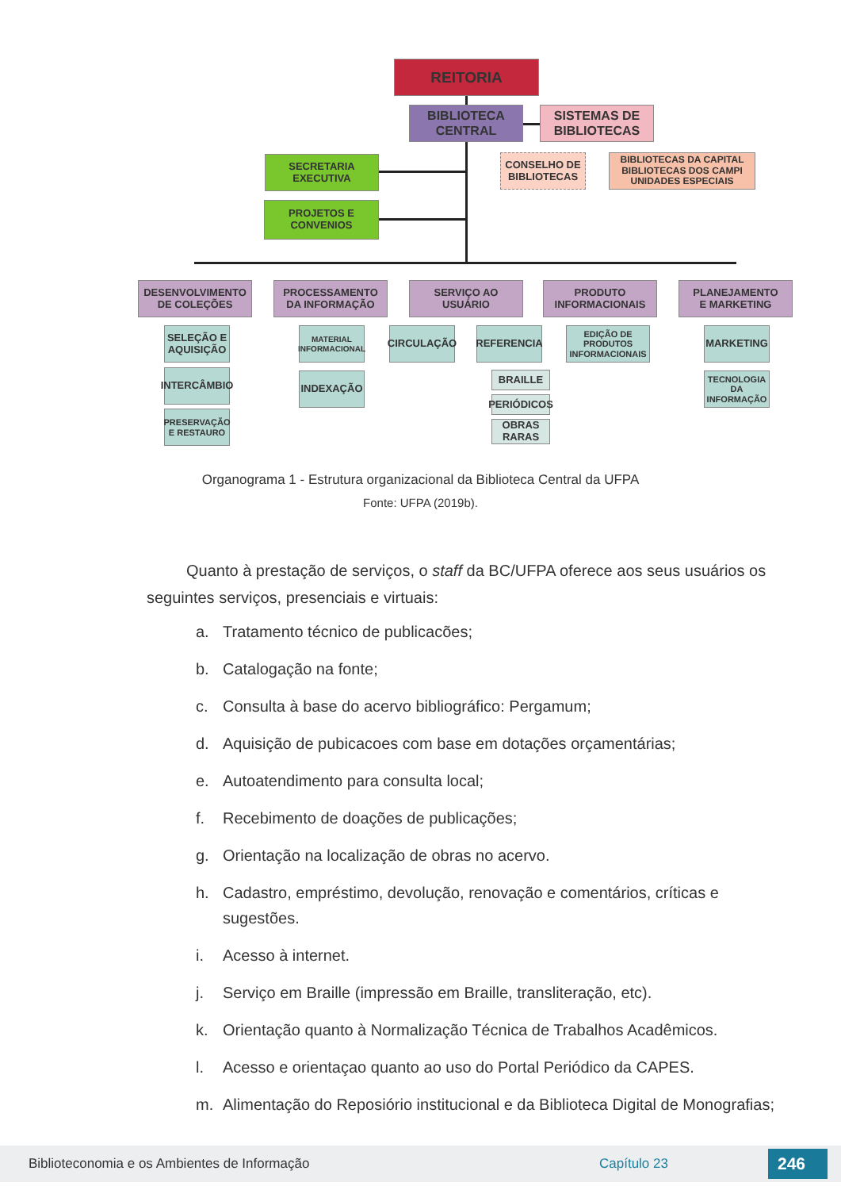REITORIA
BIBLIOTECA
CENTRAL
SISTEMAS DE
BIBLIOTECAS
CONSELHO DE
BIBLIOTECAS
BIBLIOTECAS DA CAPITAL
BIBLIOTECAS DOS CAMPI
UNIDADES ESPECIAIS
SECRETARIA
EXECUTIVA
PROJETOS E
CONVENIOS
DESENVOLVIMENTO
DE COLEÇÕES
PROCESSAMENTO
DA INFORMAÇÃO
SERVIÇO AO
USUÁRIO
PRODUTO
INFORMACIONAIS
PLANEJAMENTO
E MARKETING
SELEÇÃO E AQUISIÇÃO
INTERCÂMBIO
PRESERVAÇÃO E RESTAURO
MATERIAL INFORMACIONAL
INDEXAÇÃO
CIRCULAÇÃO REFERENCIA
BRAILLE
PERIÓDICOS
OBRAS RARAS
EDIÇÃO DE PRODUTOS INFORMACIONAIS
MARKETING
TECNOLOGIA DA INFORMAÇÃO
Organograma 1 - Estrutura organizacional da Biblioteca Central da UFPA
Fonte: UFPA (2019b).
Quanto à prestação de serviços, o staff da BC/UFPA oferece aos seus usuários os seguintes serviços, presenciais e virtuais:
a. Tratamento técnico de publicacões;
b. Catalogação na fonte;
c. Consulta à base do acervo bibliográfico: Pergamum;
d. Aquisição de pubicacoes com base em dotações orçamentárias;
e. Autoatendimento para consulta local;
f. Recebimento de doações de publicações;
g. Orientação na localização de obras no acervo.
h. Cadastro, empréstimo, devolução, renovação e comentários, críticas e sugestões.
i. Acesso à internet.
j. Serviço em Braille (impressão em Braille, transliteração, etc).
k. Orientação quanto à Normalização Técnica de Trabalhos Acadêmicos.
l. Acesso e orientaçao quanto ao uso do Portal Periódico da CAPES.
m. Alimentação do Reposiório institucional e da Biblioteca Digital de Monografias;
Biblioteconomia e os Ambientes de Informação Capítulo 23 246